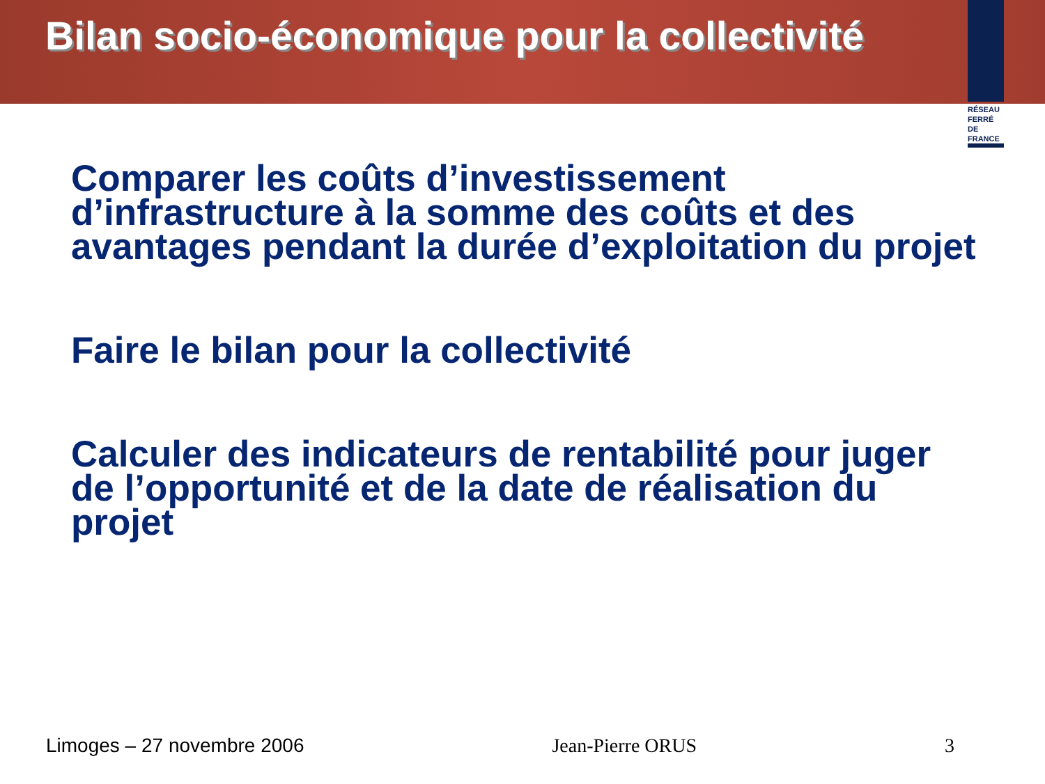Bilan socio-économique pour la collectivité
RÉSEAU
FERRÉ DE
FRANCE
Comparer les coûts d’investissement d’infrastructure à la somme des coûts et des avantages pendant la durée d’exploitation du projet
Faire le bilan pour la collectivité
Calculer des indicateurs de rentabilité pour juger de l’opportunité et de la date de réalisation du projet
Limoges – 27 novembre 2006 Jean-Pierre ORUS 3